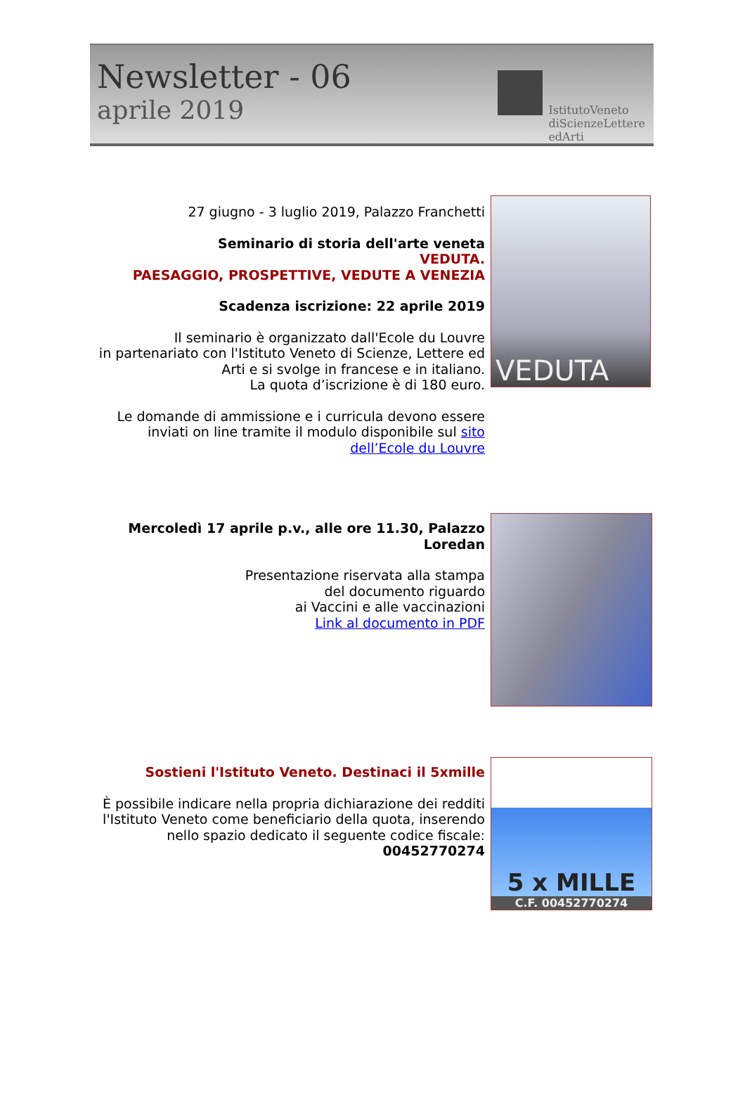Newsletter - 06
aprile 2019
IstitutoVeneto
diScienzeLettere
edArti
27 giugno - 3 luglio 2019, Palazzo Franchetti
Seminario di storia dell'arte veneta
VEDUTA.
PAESAGGIO, PROSPETTIVE, VEDUTE A VENEZIA
Scadenza iscrizione: 22 aprile 2019
Il seminario è organizzato dall'Ecole du Louvre
in partenariato con l'Istituto Veneto di Scienze, Lettere ed Arti e si svolge in francese e in italiano.
La quota d’iscrizione è di 180 euro.
Le domande di ammissione e i curricula devono essere inviati on line tramite il modulo disponibile sul sito dell’Ecole du Louvre
VEDUTA
Mercoledì 17 aprile p.v., alle ore 11.30, Palazzo Loredan
Presentazione riservata alla stampa
del documento riguardo
ai Vaccini e alle vaccinazioni
Link al documento in PDF
Sostieni l'Istituto Veneto. Destinaci il 5xmille
È possibile indicare nella propria dichiarazione dei redditi l'Istituto Veneto come beneficiario della quota, inserendo nello spazio dedicato il seguente codice fiscale:
00452770274
5 x MILLE
C.F. 00452770274